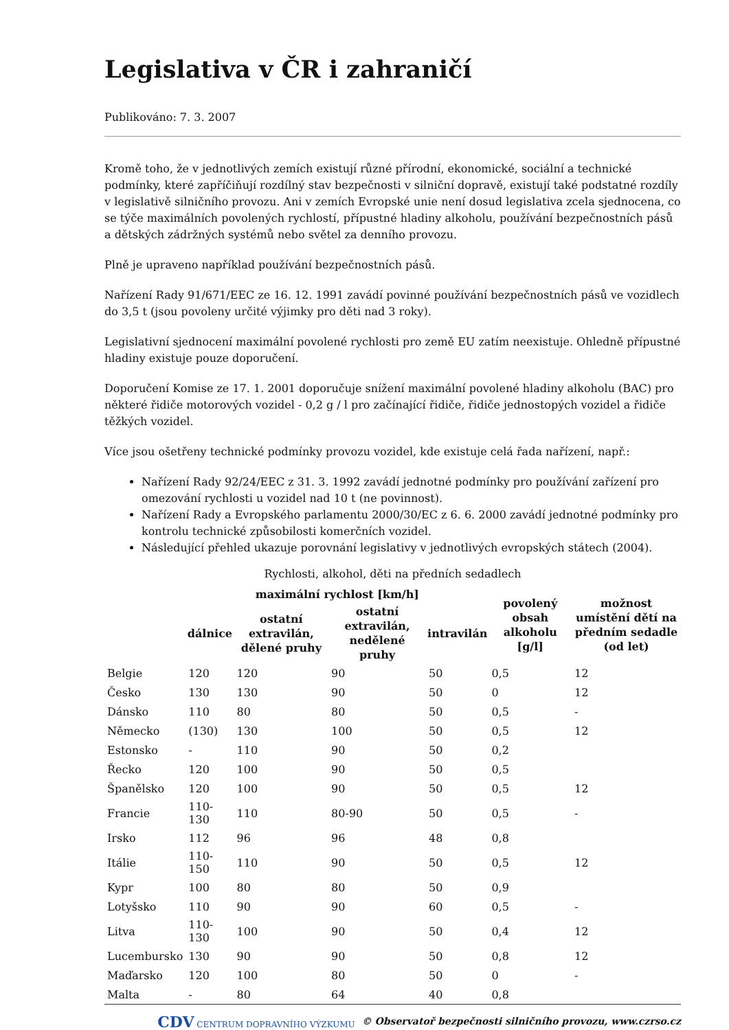Legislativa v ČR i zahraničí
Publikováno: 7. 3. 2007
Kromě toho, že v jednotlivých zemích existují různé přírodní, ekonomické, sociální a technické podmínky, které zapříčiňují rozdílný stav bezpečnosti v silniční dopravě, existují také podstatné rozdíly v legislativě silničního provozu. Ani v zemích Evropské unie není dosud legislativa zcela sjednocena, co se týče maximálních povolených rychlostí, přípustné hladiny alkoholu, používání bezpečnostních pásů a dětských zádržných systémů nebo světel za denního provozu.
Plně je upraveno například používání bezpečnostních pásů.
Nařízení Rady 91/671/EEC ze 16. 12. 1991 zavádí povinné používání bezpečnostních pásů ve vozidlech do 3,5 t (jsou povoleny určité výjimky pro děti nad 3 roky).
Legislativní sjednocení maximální povolené rychlosti pro země EU zatím neexistuje. Ohledně přípustné hladiny existuje pouze doporučení.
Doporučení Komise ze 17. 1. 2001 doporučuje snížení maximální povolené hladiny alkoholu (BAC) pro některé řidiče motorových vozidel - 0,2 g / l pro začínající řidiče, řidiče jednostopých vozidel a řidiče těžkých vozidel.
Více jsou ošetřeny technické podmínky provozu vozidel, kde existuje celá řada nařízení, např.:
Nařízení Rady 92/24/EEC z 31. 3. 1992 zavádí jednotné podmínky pro používání zařízení pro omezování rychlosti u vozidel nad 10 t (ne povinnost).
Nařízení Rady a Evropského parlamentu 2000/30/EC z 6. 6. 2000 zavádí jednotné podmínky pro kontrolu technické způsobilosti komerčních vozidel.
Následující přehled ukazuje porovnání legislativy v jednotlivých evropských státech (2004).
Rychlosti, alkohol, děti na předních sedadlech
| | maximální rychlost [km/h] | | | | povolený obsah alkoholu [g/l] | možnost umístění dětí na předním sedadle (od let) |
| --- | --- | --- | --- | --- | --- | --- |
| | dálnice | ostatní extravilán, dělené pruhy | ostatní extravilán, nedělené pruhy | intravilán | | |
| Belgie | 120 | 120 | 90 | 50 | 0,5 | 12 |
| Česko | 130 | 130 | 90 | 50 | 0 | 12 |
| Dánsko | 110 | 80 | 80 | 50 | 0,5 | - |
| Německo | (130) | 130 | 100 | 50 | 0,5 | 12 |
| Estonsko | - | 110 | 90 | 50 | 0,2 | |
| Řecko | 120 | 100 | 90 | 50 | 0,5 | |
| Španělsko | 120 | 100 | 90 | 50 | 0,5 | 12 |
| Francie | 110-130 | 110 | 80-90 | 50 | 0,5 | - |
| Irsko | 112 | 96 | 96 | 48 | 0,8 | |
| Itálie | 110-150 | 110 | 90 | 50 | 0,5 | 12 |
| Kypr | 100 | 80 | 80 | 50 | 0,9 | |
| Lotyšsko | 110 | 90 | 90 | 60 | 0,5 | - |
| Litva | 110-130 | 100 | 90 | 50 | 0,4 | 12 |
| Lucembursko | 130 | 90 | 90 | 50 | 0,8 | 12 |
| Maďarsko | 120 | 100 | 80 | 50 | 0 | - |
| Malta | - | 80 | 64 | 40 | 0,8 | |
CDV CENTRUM DOPRAVNÍHO VÝZKUMU © Observatoř bezpečnosti silničního provozu, www.czrso.cz